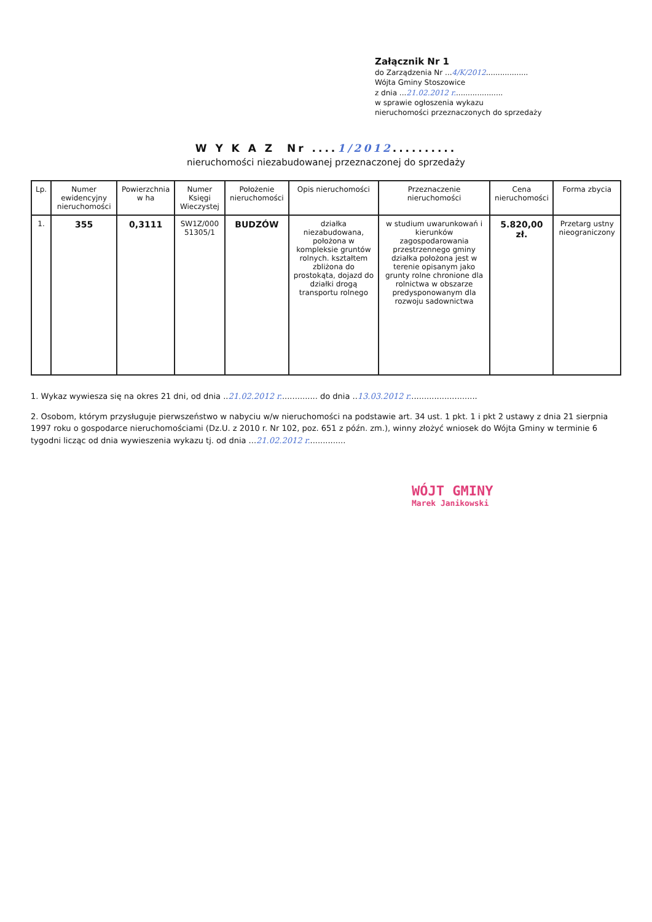Załącznik Nr 1
do Zarządzenia Nr ...4/K/2012..................
Wójta Gminy Stoszowice
z dnia ...21.02.2012 r.....................
w sprawie ogłoszenia wykazu
nieruchomości przeznaczonych do sprzedaży
W Y K A Z Nr ....1/2012..........
nieruchomości niezabudowanej przeznaczonej do sprzedaży
| Lp. | Numer ewidencyjny nieruchomości | Powierzchnia w ha | Numer Księgi Wieczystej | Położenie nieruchomości | Opis nieruchomości | Przeznaczenie nieruchomości | Cena nieruchomości | Forma zbycia |
| --- | --- | --- | --- | --- | --- | --- | --- | --- |
| 1. | 355 | 0,3111 | SW1Z/000 51305/1 | BUDZÓW | działka niezabudowana, położona w kompleksie gruntów rolnych. kształtem zbliżona do prostokąta, dojazd do działki drogą transportu rolnego | w studium uwarunkowań i kierunków zagospodarowania przestrzennego gminy działka położona jest w terenie opisanym jako grunty rolne chronione dla rolnictwa w obszarze predysponowanym dla rozwoju sadownictwa | 5.820,00 zł. | Przetarg ustny nieograniczony |
1. Wykaz wywiesza się na okres 21 dni, od dnia ..21.02.2012 r............... do dnia ..13.03.2012 r...........................
2. Osobom, którym przysługuje pierwszeństwo w nabyciu w/w nieruchomości na podstawie art. 34 ust. 1 pkt. 1 i pkt 2 ustawy z dnia 21 sierpnia 1997 roku o gospodarce nieruchomościami (Dz.U. z 2010 r. Nr 102, poz. 651 z późn. zm.), winny złożyć wniosek do Wójta Gminy w terminie 6 tygodni licząc od dnia wywieszenia wykazu tj. od dnia ...21.02.2012 r...............
WÓJT GMINY
Marek Janikowski